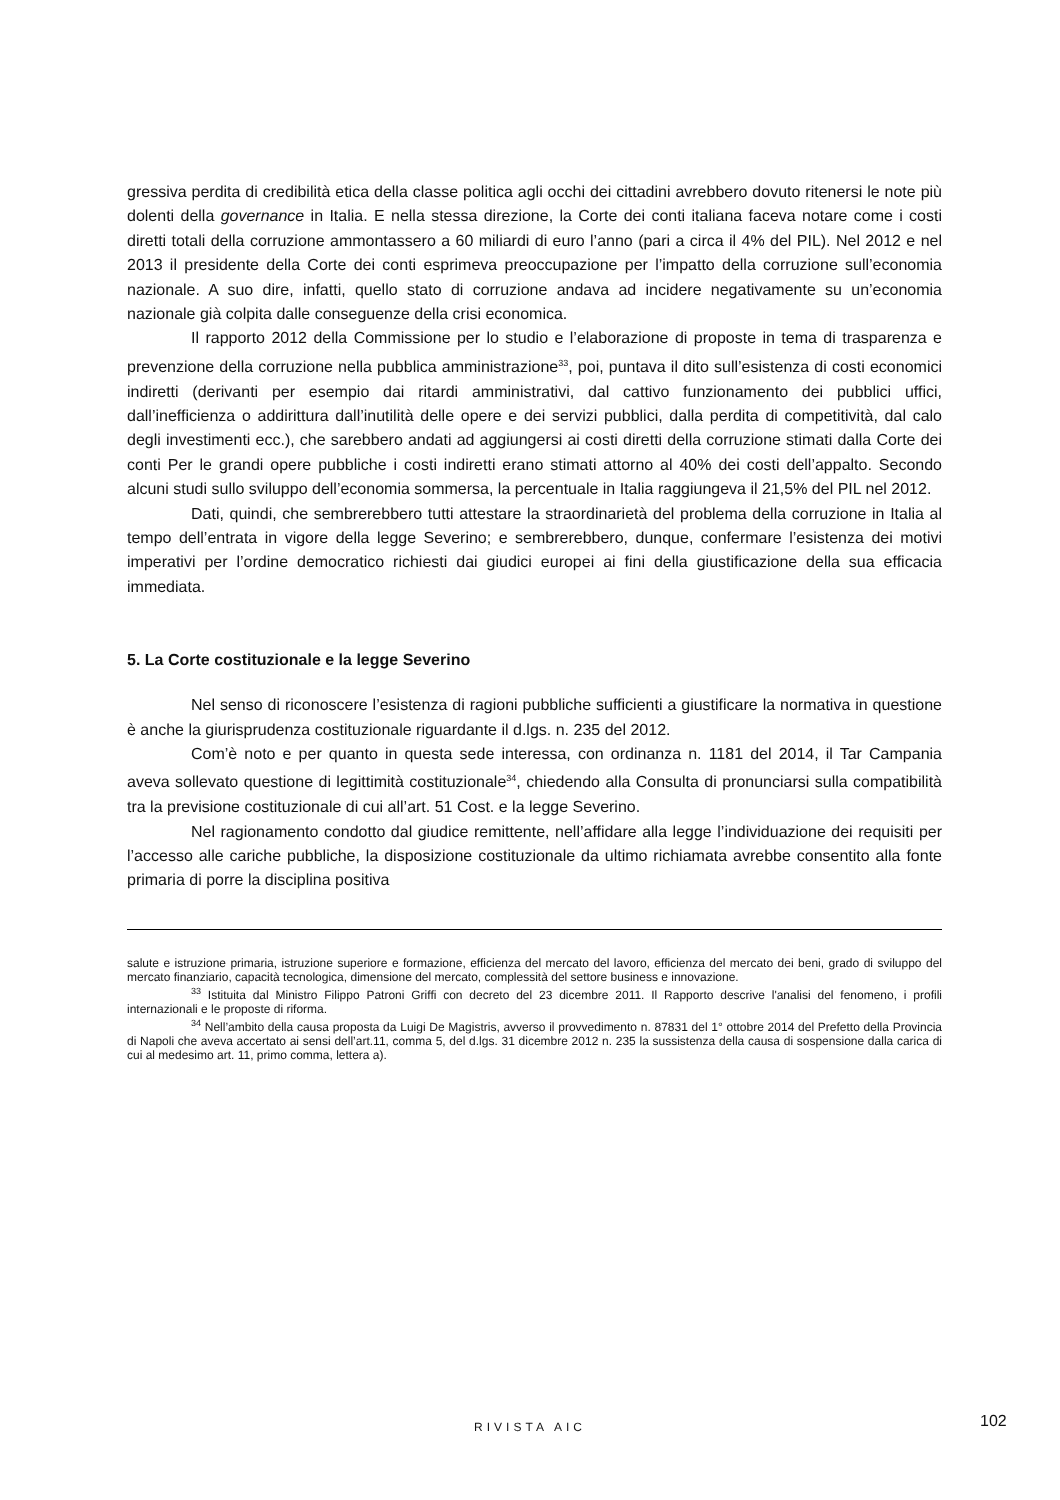gressiva perdita di credibilità etica della classe politica agli occhi dei cittadini avrebbero dovuto ritenersi le note più dolenti della governance in Italia. E nella stessa direzione, la Corte dei conti italiana faceva notare come i costi diretti totali della corruzione ammontassero a 60 miliardi di euro l’anno (pari a circa il 4% del PIL). Nel 2012 e nel 2013 il presidente della Corte dei conti esprimeva preoccupazione per l’impatto della corruzione sull’economia nazionale. A suo dire, infatti, quello stato di corruzione andava ad incidere negativamente su un’economia nazionale già colpita dalle conseguenze della crisi economica.
Il rapporto 2012 della Commissione per lo studio e l’elaborazione di proposte in tema di trasparenza e prevenzione della corruzione nella pubblica amministrazione<sup>33</sup>, poi, puntava il dito sull’esistenza di costi economici indiretti (derivanti per esempio dai ritardi amministrativi, dal cattivo funzionamento dei pubblici uffici, dall’inefficienza o addirittura dall’inutilità delle opere e dei servizi pubblici, dalla perdita di competitività, dal calo degli investimenti ecc.), che sarebbero andati ad aggiungersi ai costi diretti della corruzione stimati dalla Corte dei conti Per le grandi opere pubbliche i costi indiretti erano stimati attorno al 40% dei costi dell’appalto. Secondo alcuni studi sullo sviluppo dell’economia sommersa, la percentuale in Italia raggiungeva il 21,5% del PIL nel 2012.
Dati, quindi, che sembrerebbero tutti attestare la straordinarietà del problema della corruzione in Italia al tempo dell’entrata in vigore della legge Severino; e sembrerebbero, dunque, confermare l’esistenza dei motivi imperativi per l’ordine democratico richiesti dai giudici europei ai fini della giustificazione della sua efficacia immediata.
5. La Corte costituzionale e la legge Severino
Nel senso di riconoscere l’esistenza di ragioni pubbliche sufficienti a giustificare la normativa in questione è anche la giurisprudenza costituzionale riguardante il d.lgs. n. 235 del 2012.
Com’è noto e per quanto in questa sede interessa, con ordinanza n. 1181 del 2014, il Tar Campania aveva sollevato questione di legittimità costituzionale<sup>34</sup>, chiedendo alla Consulta di pronunciarsi sulla compatibilità tra la previsione costituzionale di cui all’art. 51 Cost. e la legge Severino.
Nel ragionamento condotto dal giudice remittente, nell’affidare alla legge l’individuazione dei requisiti per l’accesso alle cariche pubbliche, la disposizione costituzionale da ultimo richiamata avrebbe consentito alla fonte primaria di porre la disciplina positiva
salute e istruzione primaria, istruzione superiore e formazione, efficienza del mercato del lavoro, efficienza del mercato dei beni, grado di sviluppo del mercato finanziario, capacità tecnologica, dimensione del mercato, complessità del settore business e innovazione.
<sup>33</sup> Istituita dal Ministro Filippo Patroni Griffi con decreto del 23 dicembre 2011. Il Rapporto descrive l'analisi del fenomeno, i profili internazionali e le proposte di riforma.
<sup>34</sup> Nell’ambito della causa proposta da Luigi De Magistris, avverso il provvedimento n. 87831 del 1° ottobre 2014 del Prefetto della Provincia di Napoli che aveva accertato ai sensi dell’art.11, comma 5, del d.lgs. 31 dicembre 2012 n. 235 la sussistenza della causa di sospensione dalla carica di cui al medesimo art. 11, primo comma, lettera a).
RIVISTA AIC 102